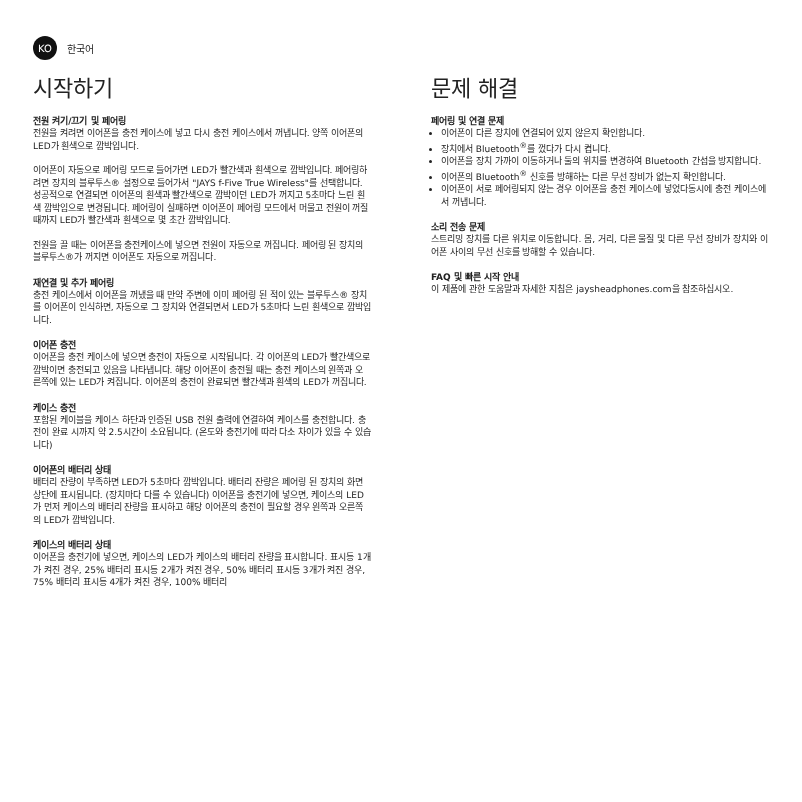KO
한국어
시작하기
전원 켜기/끄기 및 페어링
전원을 켜려면 이어폰을 충전 케이스에 넣고 다시 충전 케이스에서 꺼냅니다. 양쪽 이어폰의 LED가 흰색으로 깜박입니다.
이어폰이 자동으로 페어링 모드로 들어가면 LED가 빨간색과 흰색으로 깜박입니다. 페어링하려면 장치의 블루투스® 설정으로 들어가서 "JAYS f-Five True Wireless"를 선택합니다. 성공적으로 연결되면 이어폰의 흰색과 빨간색으로 깜박이던 LED가 꺼지고 5초마다 느린 흰색 깜박임으로 변경됩니다. 페어링이 실패하면 이어폰이 페어링 모드에서 머물고 전원이 꺼질 때까지 LED가 빨간색과 흰색으로 몇 초간 깜박입니다.
전원을 끌 때는 이어폰을 충전케이스에 넣으면 전원이 자동으로 꺼집니다. 페어링 된 장치의 블루투스®가 꺼지면 이어폰도 자동으로 꺼집니다.
재연결 및 추가 페어링
충전 케이스에서 이어폰을 꺼냈을 때 만약 주변에 이미 페어링 된 적이 있는 블루투스® 장치를 이어폰이 인식하면, 자동으로 그 장치와 연결되면서 LED가 5초마다 느린 흰색으로 깜박입니다.
이어폰 충전
이어폰을 충전 케이스에 넣으면 충전이 자동으로 시작됩니다. 각 이어폰의 LED가 빨간색으로 깜박이면 충전되고 있음을 나타냅니다. 해당 이어폰이 충전될 때는 충전 케이스의 왼쪽과 오른쪽에 있는 LED가 켜집니다. 이어폰의 충전이 완료되면 빨간색과 흰색의 LED가 꺼집니다.
케이스 충전
포함된 케이블을 케이스 하단과 인증된 USB 전원 출력에 연결하여 케이스를 충전합니다. 충전이 완료 시까지 약 2.5시간이 소요됩니다. (온도와 충전기에 따라 다소 차이가 있을 수 있습니다)
이어폰의 배터리 상태
배터리 잔량이 부족하면 LED가 5초마다 깜박입니다. 배터리 잔량은 페어링 된 장치의 화면 상단에 표시됩니다. (장치마다 다를 수 있습니다) 이어폰을 충전기에 넣으면, 케이스의 LED가 먼저 케이스의 배터리 잔량을 표시하고 해당 이어폰의 충전이 필요할 경우 왼쪽과 오른쪽의 LED가 깜박입니다.
케이스의 배터리 상태
이어폰을 충전기에 넣으면, 케이스의 LED가 케이스의 배터리 잔량을 표시합니다. 표시등 1개가 켜진 경우, 25% 배터리 표시등 2개가 켜진 경우, 50% 배터리 표시등 3개가 켜진 경우, 75% 배터리 표시등 4개가 켜진 경우, 100% 배터리
문제 해결
페어링 및 연결 문제
이어폰이 다른 장치에 연결되어 있지 않은지 확인합니다.
장치에서 Bluetooth<sup>®</sup>를 껐다가 다시 켭니다.
이어폰을 장치 가까이 이동하거나 둘의 위치를 변경하여 Bluetooth 간섭을 방지합니다.
이어폰의 Bluetooth<sup>®</sup> 신호를 방해하는 다른 무선 장비가 없는지 확인합니다.
이어폰이 서로 페어링되지 않는 경우 이어폰을 충전 케이스에 넣었다동시에 충전 케이스에서 꺼냅니다.
소리 전송 문제
스트리밍 장치를 다른 위치로 이동합니다. 몸, 거리, 다른 물질 및 다른 무선 장비가 장치와 이어폰 사이의 무선 신호를 방해할 수 있습니다.
FAQ 및 빠른 시작 안내
이 제품에 관한 도움말과 자세한 지침은 jaysheadphones.com을 참조하십시오.